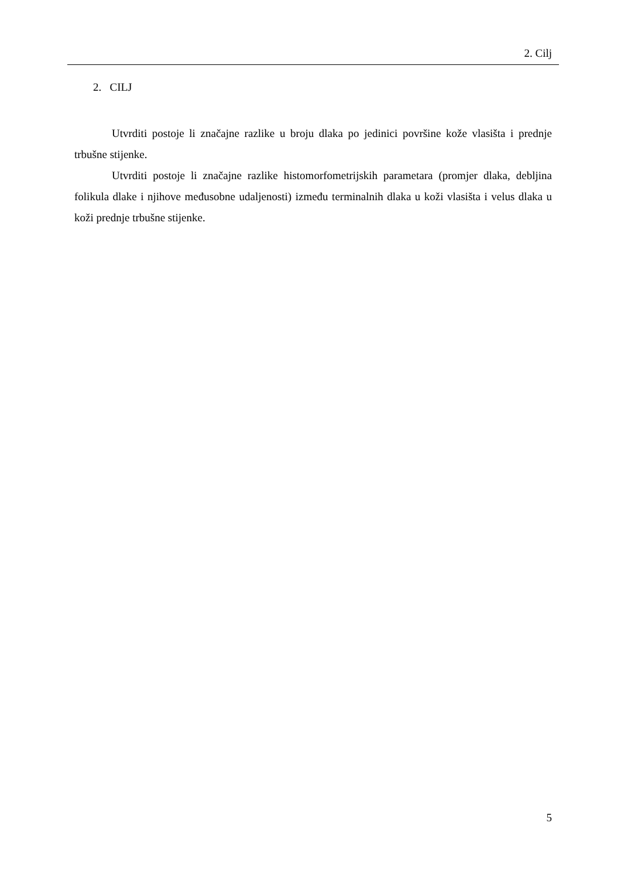2. Cilj
2. CILJ
Utvrditi postoje li značajne razlike u broju dlaka po jedinici površine kože vlasišta i prednje trbušne stijenke.
Utvrditi postoje li značajne razlike histomorfometrijskih parametara (promjer dlaka, debljina folikula dlake i njihove međusobne udaljenosti) između terminalnih dlaka u koži vlasišta i velus dlaka u koži prednje trbušne stijenke.
5